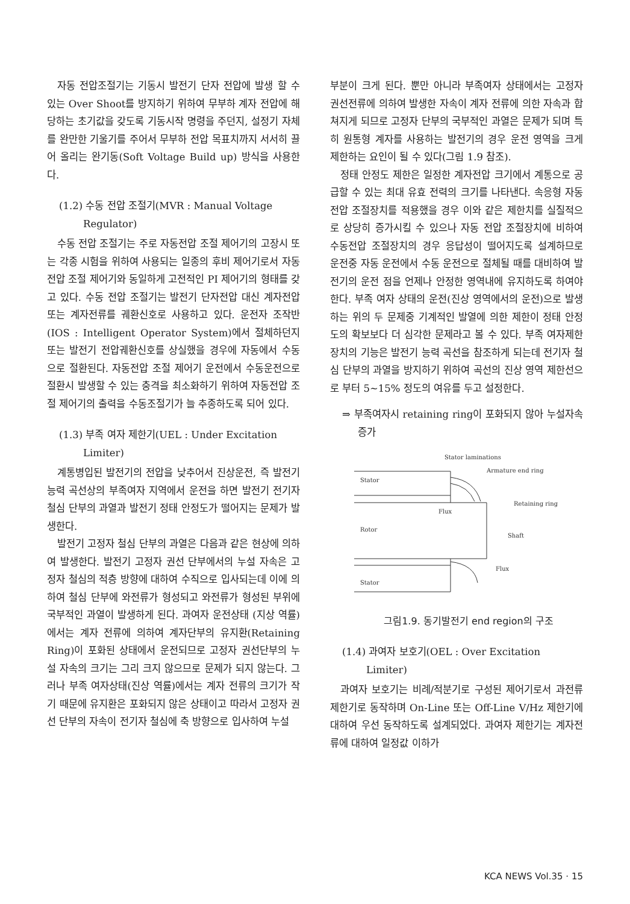자동 전압조절기는 기동시 발전기 단자 전압에 발생 할 수 있는 Over Shoot를 방지하기 위하여 무부하 계자 전압에 해당하는 초기값을 갖도록 기동시작 명령을 주던지, 설정기 자체를 완만한 기울기를 주어서 무부하 전압 목표치까지 서서히 끌어 올리는 완기동(Soft Voltage Build up) 방식을 사용한다.
(1.2) 수동 전압 조절기(MVR : Manual Voltage Regulator)
수동 전압 조절기는 주로 자동전압 조절 제어기의 고장시 또는 각종 시험을 위하여 사용되는 일종의 후비 제어기로서 자동전압 조절 제어기와 동일하게 고전적인 PI 제어기의 형태를 갖고 있다. 수동 전압 조절기는 발전기 단자전압 대신 계자전압 또는 계자전류를 궤환신호로 사용하고 있다. 운전자 조작반(IOS : Intelligent Operator System)에서 절체하던지 또는 발전기 전압궤환신호를 상실했을 경우에 자동에서 수동으로 절환된다. 자동전압 조절 제어기 운전에서 수동운전으로 절환시 발생할 수 있는 충격을 최소화하기 위하여 자동전압 조절 제어기의 출력을 수동조절기가 늘 추종하도록 되어 있다.
(1.3) 부족 여자 제한기(UEL : Under Excitation Limiter)
계통병입된 발전기의 전압을 낮추어서 진상운전, 즉 발전기 능력 곡선상의 부족여자 지역에서 운전을 하면 발전기 전기자 철심 단부의 과열과 발전기 정태 안정도가 떨어지는 문제가 발생한다.
발전기 고정자 철심 단부의 과열은 다음과 같은 현상에 의하여 발생한다. 발전기 고정자 권선 단부에서의 누설 자속은 고정자 철심의 적층 방향에 대하여 수직으로 입사되는데 이에 의하여 철심 단부에 와전류가 형성되고 와전류가 형성된 부위에 국부적인 과열이 발생하게 된다. 과여자 운전상태 (지상 역률)에서는 계자 전류에 의하여 계자단부의 유지환(Retaining Ring)이 포화된 상태에서 운전되므로 고정자 권선단부의 누설 자속의 크기는 그리 크지 않으므로 문제가 되지 않는다. 그러나 부족 여자상태(진상 역률)에서는 계자 전류의 크기가 작기 때문에 유지환은 포화되지 않은 상태이고 따라서 고정자 권선 단부의 자속이 전기자 철심에 축 방향으로 입사하여 누설
부분이 크게 된다. 뿐만 아니라 부족여자 상태에서는 고정자 권선전류에 의하여 발생한 자속이 계자 전류에 의한 자속과 합쳐지게 되므로 고정자 단부의 국부적인 과열은 문제가 되며 특히 원통형 계자를 사용하는 발전기의 경우 운전 영역을 크게 제한하는 요인이 될 수 있다(그림 1.9 참조).
정태 안정도 제한은 일정한 계자전압 크기에서 계통으로 공급할 수 있는 최대 유효 전력의 크기를 나타낸다. 속응형 자동 전압 조절장치를 적용했을 경우 이와 같은 제한치를 실질적으로 상당히 증가시킬 수 있으나 자동 전압 조절장치에 비하여 수동전압 조절장치의 경우 응답성이 떨어지도록 설계하므로 운전중 자동 운전에서 수동 운전으로 절체될 때를 대비하여 발전기의 운전 점을 언제나 안정한 영역내에 유지하도록 하여야 한다. 부족 여자 상태의 운전(진상 영역에서의 운전)으로 발생하는 위의 두 문제중 기계적인 발열에 의한 제한이 정태 안정도의 확보보다 더 심각한 문제라고 볼 수 있다. 부족 여자제한 장치의 기능은 발전기 능력 곡선을 참조하게 되는데 전기자 철심 단부의 과열을 방지하기 위하여 곡선의 진상 영역 제한선으로 부터 5~15% 정도의 여유를 두고 설정한다.
⇒ 부족여자시 retaining ring이 포화되지 않아 누설자속 증가
Stator laminations
Armature end ring
Stator
Retaining ring
Flux
Rotor
Shaft
Flux
Stator
그림1.9. 동기발전기 end region의 구조
(1.4) 과여자 보호기(OEL : Over Excitation Limiter)
과여자 보호기는 비례/적분기로 구성된 제어기로서 과전류 제한기로 동작하며 On-Line 또는 Off-Line V/Hz 제한기에 대하여 우선 동작하도록 설계되었다. 과여자 제한기는 계자전류에 대하여 일정값 이하가
KCA NEWS Vol.35 · 15